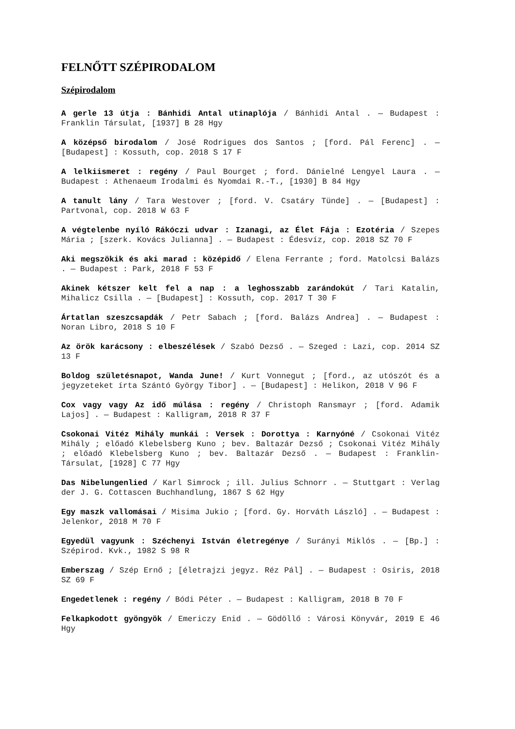FELNŐTT SZÉPIRODALOM
Szépirodalom
A gerle 13 útja : Bánhidi Antal utinaplója / Bánhidi Antal . — Budapest : Franklin Társulat, [1937] B 28 Hgy
A középső birodalom / José Rodrigues dos Santos ; [ford. Pál Ferenc] . — [Budapest] : Kossuth, cop. 2018 S 17 F
A lelkiismeret : regény / Paul Bourget ; ford. Dánielné Lengyel Laura . — Budapest : Athenaeum Irodalmi és Nyomdai R.-T., [1930] B 84 Hgy
A tanult lány / Tara Westover ; [ford. V. Csatáry Tünde] . — [Budapest] : Partvonal, cop. 2018 W 63 F
A végtelenbe nyíló Rákóczi udvar : Izanagi, az Élet Fája : Ezotéria / Szepes Mária ; [szerk. Kovács Julianna] . — Budapest : Édesvíz, cop. 2018 SZ 70 F
Aki megszökik és aki marad : középidő / Elena Ferrante ; ford. Matolcsi Balázs . — Budapest : Park, 2018 F 53 F
Akinek kétszer kelt fel a nap : a leghosszabb zarándokút / Tari Katalin, Mihalicz Csilla . — [Budapest] : Kossuth, cop. 2017 T 30 F
Ártatlan szeszcsapdák / Petr Sabach ; [ford. Balázs Andrea] . — Budapest : Noran Libro, 2018 S 10 F
Az örök karácsony : elbeszélések / Szabó Dezső . — Szeged : Lazi, cop. 2014 SZ 13 F
Boldog születésnapot, Wanda June! / Kurt Vonnegut ; [ford., az utószót és a jegyzeteket írta Szántó György Tibor] . — [Budapest] : Helikon, 2018 V 96 F
Cox vagy vagy Az idő múlása : regény / Christoph Ransmayr ; [ford. Adamik Lajos] . — Budapest : Kalligram, 2018 R 37 F
Csokonai Vitéz Mihály munkái : Versek : Dorottya : Karnyóné / Csokonai Vitéz Mihály ; előadó Klebelsberg Kuno ; bev. Baltazár Dezső ; Csokonai Vitéz Mihály ; előadó Klebelsberg Kuno ; bev. Baltazár Dezső . — Budapest : Franklin-Társulat, [1928] C 77 Hgy
Das Nibelungenlied / Karl Simrock ; ill. Julius Schnorr . — Stuttgart : Verlag der J. G. Cottascen Buchhandlung, 1867 S 62 Hgy
Egy maszk vallomásai / Misima Jukio ; [ford. Gy. Horváth László] . — Budapest : Jelenkor, 2018 M 70 F
Egyedül vagyunk : Széchenyi István életregénye / Surányi Miklós . — [Bp.] : Szépirod. Kvk., 1982 S 98 R
Emberszag / Szép Ernő ; [életrajzi jegyz. Réz Pál] . — Budapest : Osiris, 2018 SZ 69 F
Engedetlenek : regény / Bódi Péter . — Budapest : Kalligram, 2018 B 70 F
Felkapkodott gyöngyök / Emericzy Enid . — Gödöllő : Városi Könyvár, 2019 E 46 Hgy